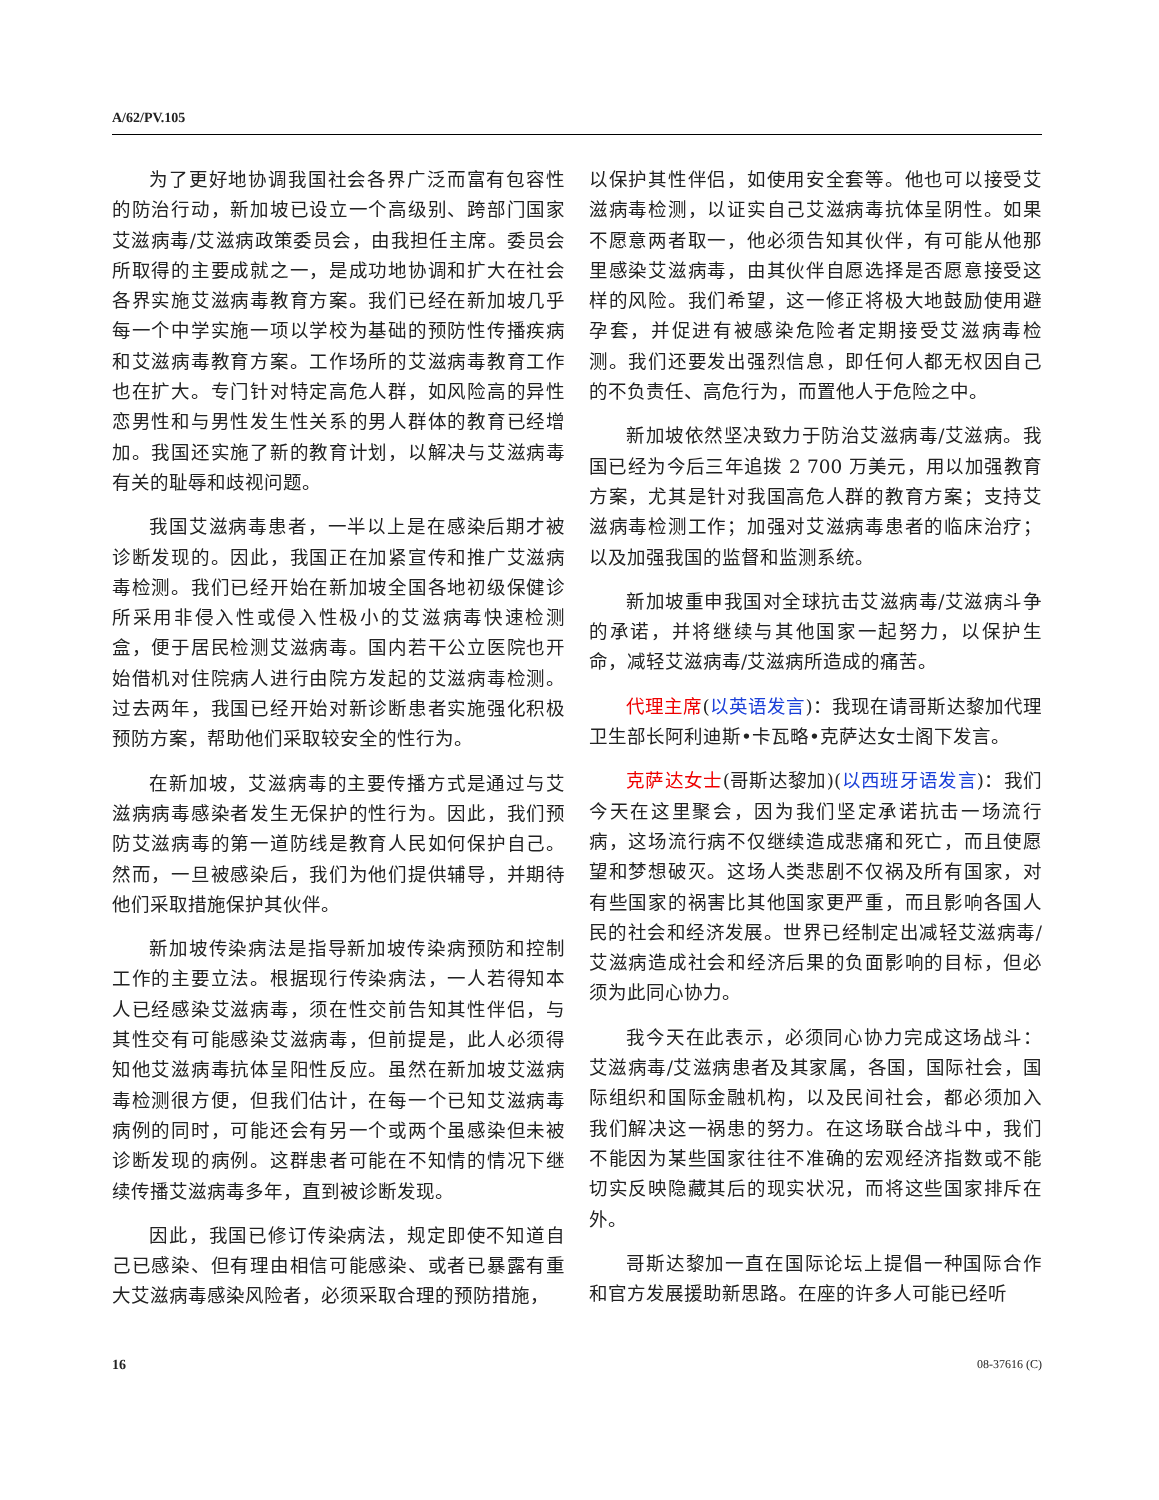A/62/PV.105
为了更好地协调我国社会各界广泛而富有包容性的防治行动，新加坡已设立一个高级别、跨部门国家艾滋病毒/艾滋病政策委员会，由我担任主席。委员会所取得的主要成就之一，是成功地协调和扩大在社会各界实施艾滋病毒教育方案。我们已经在新加坡几乎每一个中学实施一项以学校为基础的预防性传播疾病和艾滋病毒教育方案。工作场所的艾滋病毒教育工作也在扩大。专门针对特定高危人群，如风险高的异性恋男性和与男性发生性关系的男人群体的教育已经增加。我国还实施了新的教育计划，以解决与艾滋病毒有关的耻辱和歧视问题。
我国艾滋病毒患者，一半以上是在感染后期才被诊断发现的。因此，我国正在加紧宣传和推广艾滋病毒检测。我们已经开始在新加坡全国各地初级保健诊所采用非侵入性或侵入性极小的艾滋病毒快速检测盒，便于居民检测艾滋病毒。国内若干公立医院也开始借机对住院病人进行由院方发起的艾滋病毒检测。过去两年，我国已经开始对新诊断患者实施强化积极预防方案，帮助他们采取较安全的性行为。
在新加坡，艾滋病毒的主要传播方式是通过与艾滋病病毒感染者发生无保护的性行为。因此，我们预防艾滋病毒的第一道防线是教育人民如何保护自己。然而，一旦被感染后，我们为他们提供辅导，并期待他们采取措施保护其伙伴。
新加坡传染病法是指导新加坡传染病预防和控制工作的主要立法。根据现行传染病法，一人若得知本人已经感染艾滋病毒，须在性交前告知其性伴侣，与其性交有可能感染艾滋病毒，但前提是，此人必须得知他艾滋病毒抗体呈阳性反应。虽然在新加坡艾滋病毒检测很方便，但我们估计，在每一个已知艾滋病毒病例的同时，可能还会有另一个或两个虽感染但未被诊断发现的病例。这群患者可能在不知情的情况下继续传播艾滋病毒多年，直到被诊断发现。
因此，我国已修订传染病法，规定即使不知道自己已感染、但有理由相信可能感染、或者已暴露有重大艾滋病毒感染风险者，必须采取合理的预防措施，
以保护其性伴侣，如使用安全套等。他也可以接受艾滋病毒检测，以证实自己艾滋病毒抗体呈阴性。如果不愿意两者取一，他必须告知其伙伴，有可能从他那里感染艾滋病毒，由其伙伴自愿选择是否愿意接受这样的风险。我们希望，这一修正将极大地鼓励使用避孕套，并促进有被感染危险者定期接受艾滋病毒检测。我们还要发出强烈信息，即任何人都无权因自己的不负责任、高危行为，而置他人于危险之中。
新加坡依然坚决致力于防治艾滋病毒/艾滋病。我国已经为今后三年追拨 2 700 万美元，用以加强教育方案，尤其是针对我国高危人群的教育方案；支持艾滋病毒检测工作；加强对艾滋病毒患者的临床治疗；以及加强我国的监督和监测系统。
新加坡重申我国对全球抗击艾滋病毒/艾滋病斗争的承诺，并将继续与其他国家一起努力，以保护生命，减轻艾滋病毒/艾滋病所造成的痛苦。
代理主席(以英语发言)：我现在请哥斯达黎加代理卫生部长阿利迪斯•卡瓦略•克萨达女士阁下发言。
克萨达女士(哥斯达黎加)(以西班牙语发言)：我们今天在这里聚会，因为我们坚定承诺抗击一场流行病，这场流行病不仅继续造成悲痛和死亡，而且使愿望和梦想破灭。这场人类悲剧不仅祸及所有国家，对有些国家的祸害比其他国家更严重，而且影响各国人民的社会和经济发展。世界已经制定出减轻艾滋病毒/艾滋病造成社会和经济后果的负面影响的目标，但必须为此同心协力。
我今天在此表示，必须同心协力完成这场战斗：艾滋病毒/艾滋病患者及其家属，各国，国际社会，国际组织和国际金融机构，以及民间社会，都必须加入我们解决这一祸患的努力。在这场联合战斗中，我们不能因为某些国家往往不准确的宏观经济指数或不能切实反映隐藏其后的现实状况，而将这些国家排斥在外。
哥斯达黎加一直在国际论坛上提倡一种国际合作和官方发展援助新思路。在座的许多人可能已经听
16 08-37616 (C)